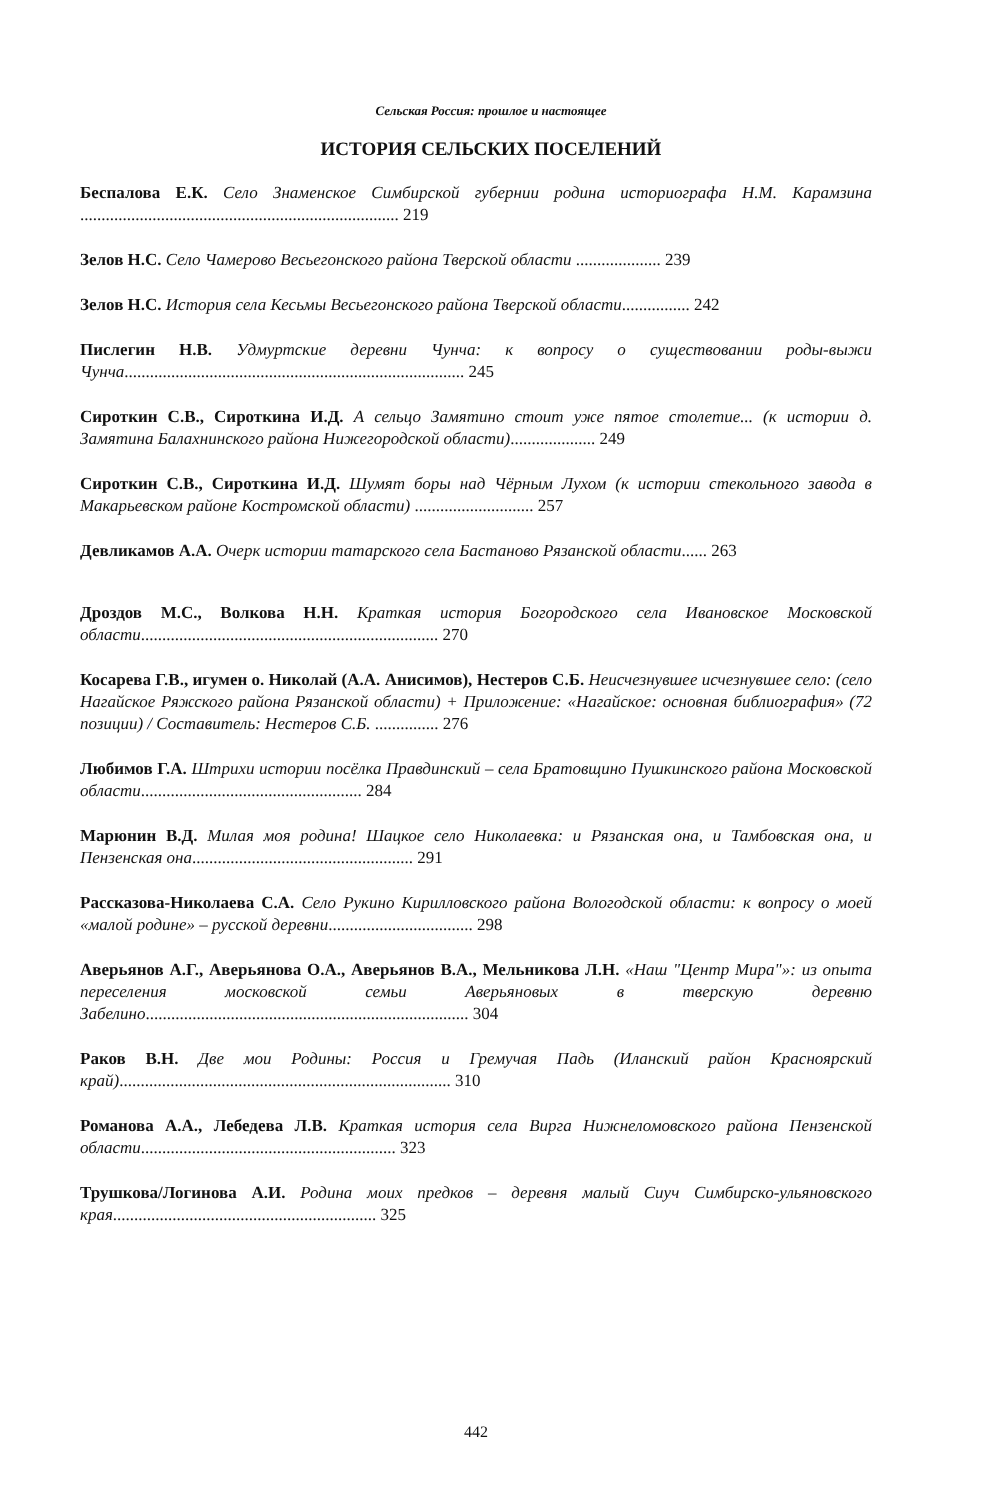Сельская Россия: прошлое и настоящее
ИСТОРИЯ СЕЛЬСКИХ ПОСЕЛЕНИЙ
Беспалова Е.К. Село Знаменское Симбирской губернии родина историографа Н.М. Карамзина ........................................................................... 219
Зелов Н.С. Село Чамерово Весьегонского района Тверской области .................... 239
Зелов Н.С. История села Кесьмы Весьегонского района Тверской области................ 242
Пислегин Н.В. Удмуртские деревни Чунча: к вопросу о существовании роды-выжи Чунча................................................................................ 245
Сироткин С.В., Сироткина И.Д. А сельцо Замятино стоит уже пятое столетие... (к истории д. Замятина Балахнинского района Нижегородской области).................... 249
Сироткин С.В., Сироткина И.Д. Шумят боры над Чёрным Лухом (к истории стекольного завода в Макарьевском районе Костромской области) ............................ 257
Девликамов А.А. Очерк истории татарского села Бастаново Рязанской области...... 263
Дроздов М.С., Волкова Н.Н. Краткая история Богородского села Ивановское Московской области...................................................................... 270
Косарева Г.В., игумен о. Николай (А.А. Анисимов), Нестеров С.Б. Неисчезнувшее исчезнувшее село: (село Нагайское Ряжского района Рязанской области) + Приложение: «Нагайское: основная библиография» (72 позиции) / Составитель: Нестеров С.Б. ............... 276
Любимов Г.А. Штрихи истории посёлка Правдинский – села Братовщино Пушкинского района Московской области.................................................... 284
Марюнин В.Д. Милая моя родина! Шацкое село Николаевка: и Рязанская она, и Тамбовская она, и Пензенская она.................................................... 291
Рассказова-Николаева С.А. Село Рукино Кирилловского района Вологодской области: к вопросу о моей «малой родине» – русской деревни.................................. 298
Аверьянов А.Г., Аверьянова О.А., Аверьянов В.А., Мельникова Л.Н. «Наш "Центр Мира"»: из опыта переселения московской семьи Аверьяновых в тверскую деревню Забелино............................................................................ 304
Раков В.Н. Две мои Родины: Россия и Гремучая Падь (Иланский район Красноярский край).............................................................................. 310
Романова А.А., Лебедева Л.В. Краткая история села Вирга Нижнеломовского района Пензенской области............................................................ 323
Трушкова/Логинова А.И. Родина моих предков – деревня малый Сиуч Симбирско-ульяновского края.............................................................. 325
442